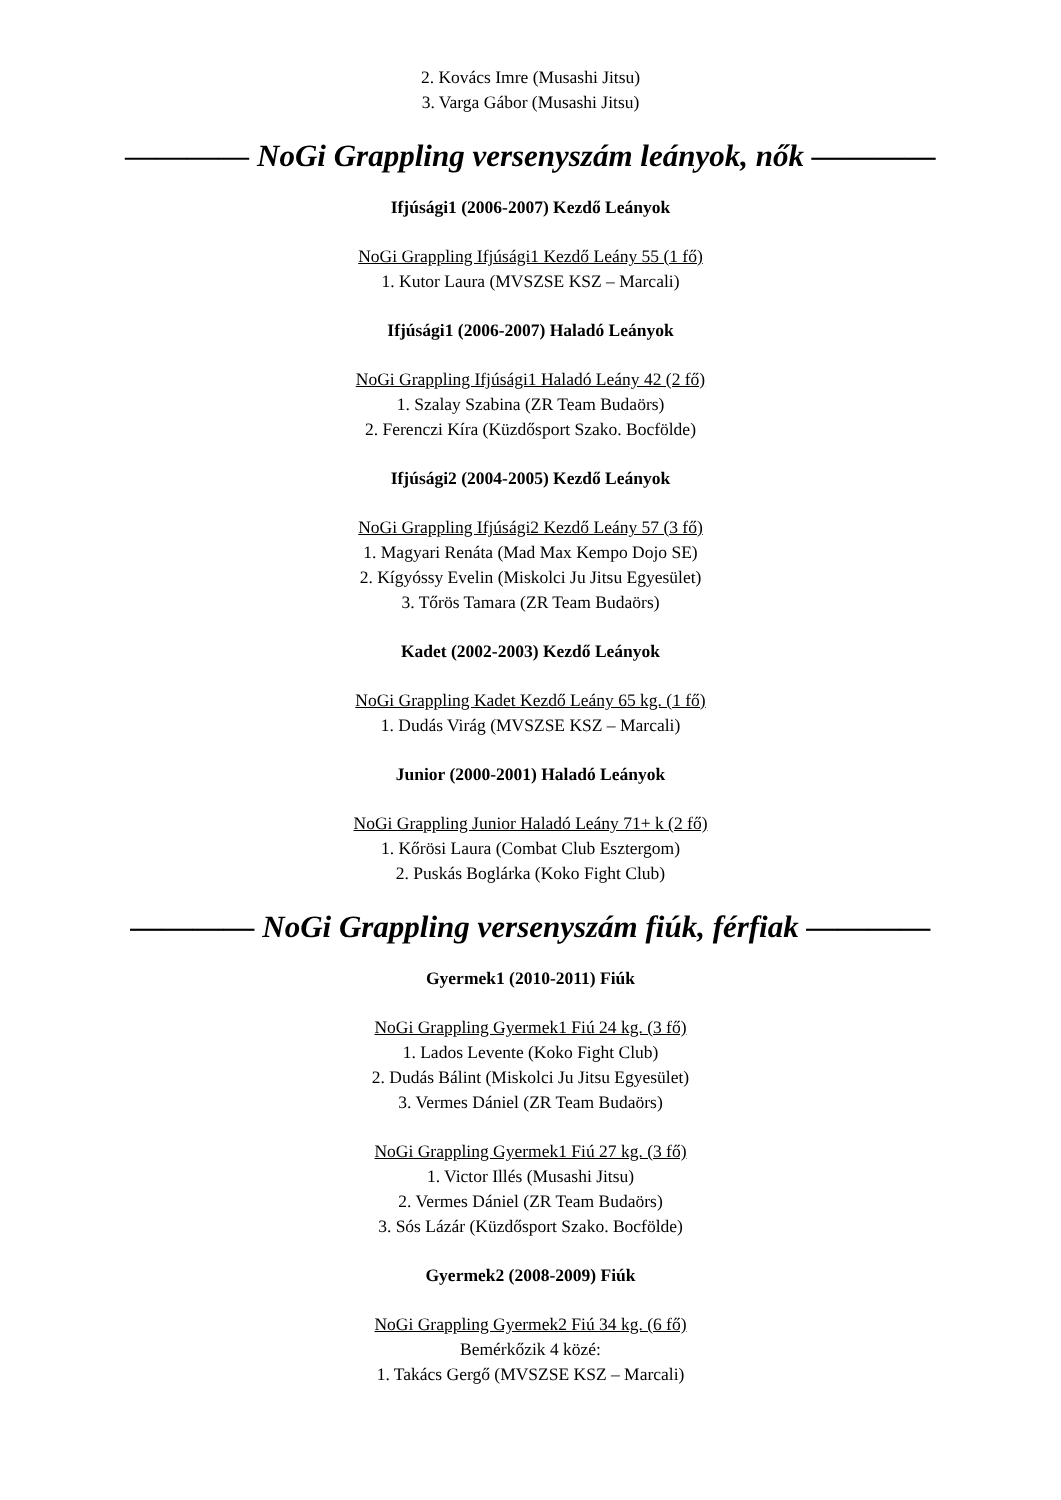2. Kovács Imre (Musashi Jitsu)
3. Varga Gábor (Musashi Jitsu)
———— NoGi Grappling versenyszám leányok, nők ————
Ifjúsági1 (2006-2007) Kezdő Leányok
NoGi Grappling Ifjúsági1 Kezdő Leány 55 (1 fő)
1. Kutor Laura (MVSZSE KSZ – Marcali)
Ifjúsági1 (2006-2007) Haladó Leányok
NoGi Grappling Ifjúsági1 Haladó Leány 42 (2 fő)
1. Szalay Szabina (ZR Team Budaörs)
2. Ferenczi Kíra (Küzdősport Szako. Bocfölde)
Ifjúsági2 (2004-2005) Kezdő Leányok
NoGi Grappling Ifjúsági2 Kezdő Leány 57 (3 fő)
1. Magyari Renáta (Mad Max Kempo Dojo SE)
2. Kígyóssy Evelin (Miskolci Ju Jitsu Egyesület)
3. Tőrös Tamara (ZR Team Budaörs)
Kadet (2002-2003) Kezdő Leányok
NoGi Grappling Kadet Kezdő Leány 65 kg. (1 fő)
1. Dudás Virág (MVSZSE KSZ – Marcali)
Junior (2000-2001) Haladó Leányok
NoGi Grappling Junior Haladó Leány 71+ k (2 fő)
1. Kőrösi Laura (Combat Club Esztergom)
2. Puskás Boglárka (Koko Fight Club)
———— NoGi Grappling versenyszám fiúk, férfiak ————
Gyermek1 (2010-2011) Fiúk
NoGi Grappling Gyermek1 Fiú 24 kg. (3 fő)
1. Lados Levente (Koko Fight Club)
2. Dudás Bálint (Miskolci Ju Jitsu Egyesület)
3. Vermes Dániel (ZR Team Budaörs)
NoGi Grappling Gyermek1 Fiú 27 kg. (3 fő)
1. Victor Illés (Musashi Jitsu)
2. Vermes Dániel (ZR Team Budaörs)
3. Sós Lázár (Küzdősport Szako. Bocfölde)
Gyermek2 (2008-2009) Fiúk
NoGi Grappling Gyermek2 Fiú 34 kg. (6 fő)
Bemérkőzik 4 közé:
1. Takács Gergő (MVSZSE KSZ – Marcali)